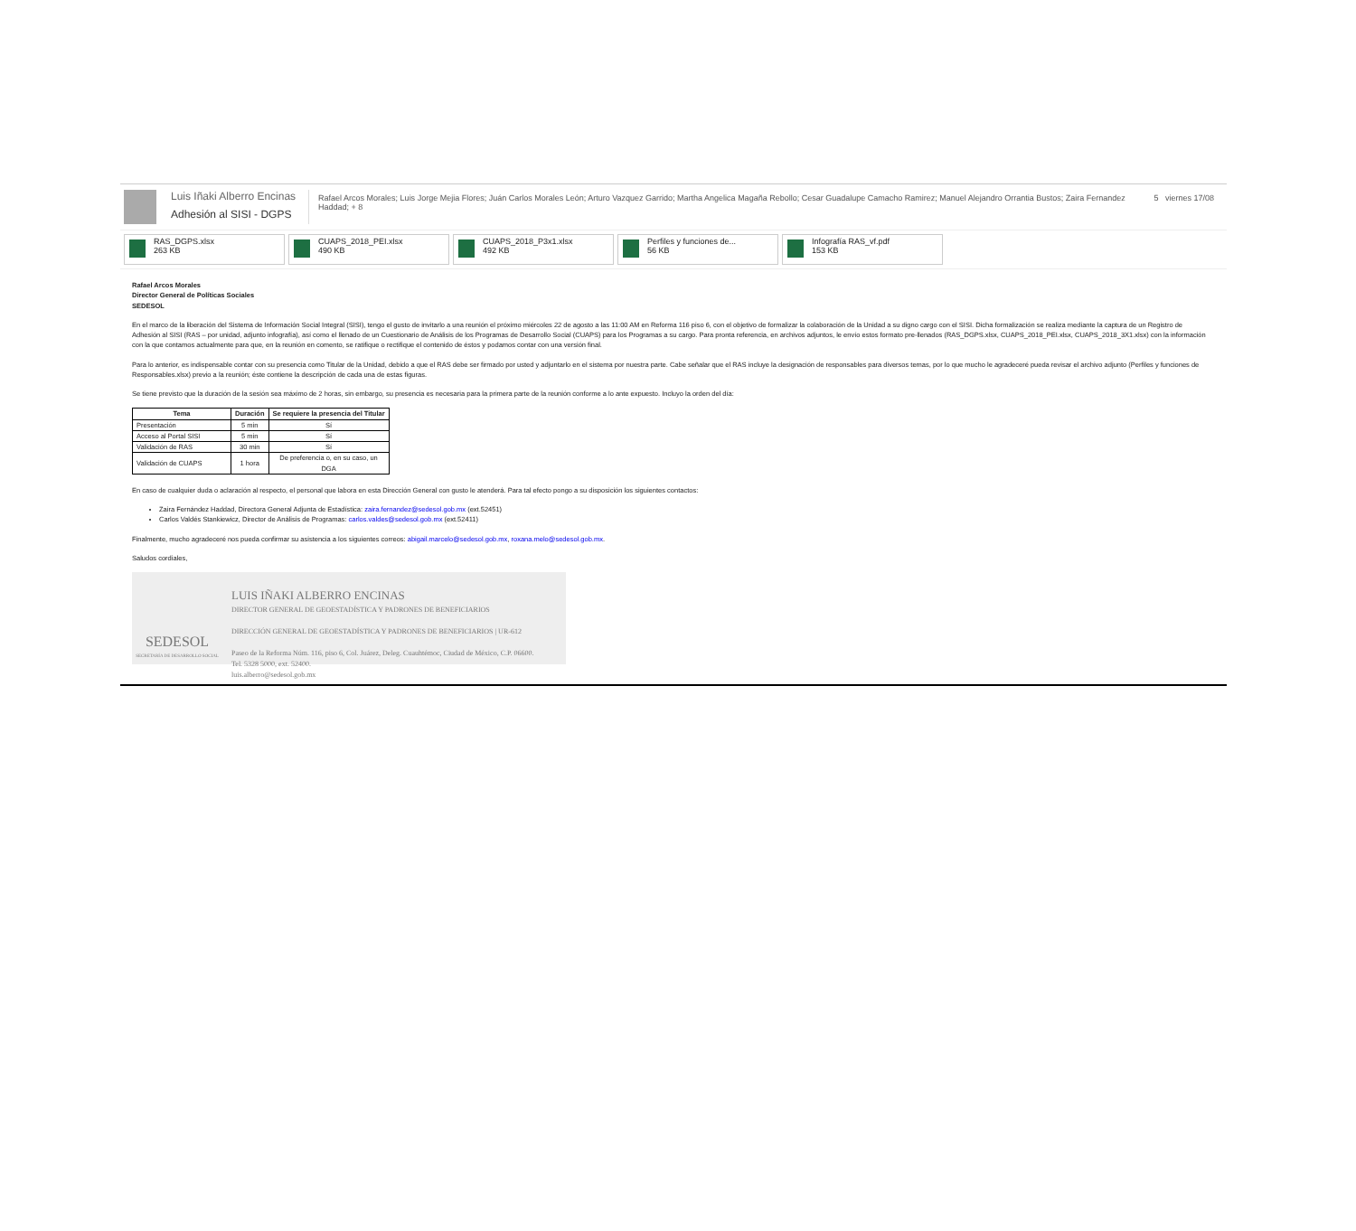Luis Iñaki Alberro Encinas
Adhesión al SISI - DGPS
Rafael Arcos Morales; Luis Jorge Mejia Flores; Juán Carlos Morales León; Arturo Vazquez Garrido; Martha Angelica Magaña Rebollo; Cesar Guadalupe Camacho Ramirez; Manuel Alejandro Orrantia Bustos; Zaira Fernandez Haddad; + 8
5 viernes 17/08
RAS_DGPS.xlsx
263 KB
CUAPS_2018_PEI.xlsx
490 KB
CUAPS_2018_P3x1.xlsx
492 KB
Perfiles y funciones de...
56 KB
Infografía RAS_vf.pdf
153 KB
Rafael Arcos Morales
Director General de Políticas Sociales
SEDESOL
En el marco de la liberación del Sistema de Información Social Integral (SISI), tengo el gusto de invitarlo a una reunión el próximo miércoles 22 de agosto a las 11:00 AM en Reforma 116 piso 6, con el objetivo de formalizar la colaboración de la Unidad a su digno cargo con el SISI. Dicha formalización se realiza mediante la captura de un Registro de Adhesión al SISI (RAS – por unidad, adjunto infografía), así como el llenado de un Cuestionario de Análisis de los Programas de Desarrollo Social (CUAPS) para los Programas a su cargo. Para pronta referencia, en archivos adjuntos, le envío estos formato pre-llenados (RAS_DGPS.xlsx, CUAPS_2018_PEI.xlsx, CUAPS_2018_3X1.xlsx) con la información con la que contamos actualmente para que, en la reunión en comento, se ratifique o rectifique el contenido de éstos y podamos contar con una versión final.
Para lo anterior, es indispensable contar con su presencia como Titular de la Unidad, debido a que el RAS debe ser firmado por usted y adjuntarlo en el sistema por nuestra parte. Cabe señalar que el RAS incluye la designación de responsables para diversos temas, por lo que mucho le agradeceré pueda revisar el archivo adjunto (Perfiles y funciones de Responsables.xlsx) previo a la reunión; éste contiene la descripción de cada una de estas figuras.
Se tiene previsto que la duración de la sesión sea máximo de 2 horas, sin embargo, su presencia es necesaria para la primera parte de la reunión conforme a lo ante expuesto. Incluyo la orden del día:
| Tema | Duración | Se requiere la presencia del Titular |
| --- | --- | --- |
| Presentación | 5 min | Sí |
| Acceso al Portal SISI | 5 min | Sí |
| Validación de RAS | 30 min | Sí |
| Validación de CUAPS | 1 hora | De preferencia o, en su caso, un DGA |
En caso de cualquier duda o aclaración al respecto, el personal que labora en esta Dirección General con gusto le atenderá. Para tal efecto pongo a su disposición los siguientes contactos:
Zaira Fernández Haddad, Directora General Adjunta de Estadística: zaira.fernandez@sedesol.gob.mx (ext.52451)
Carlos Valdés Stankiewicz, Director de Análisis de Programas: carlos.valdes@sedesol.gob.mx (ext.52411)
Finalmente, mucho agradeceré nos pueda confirmar su asistencia a los siguientes correos: abigail.marcelo@sedesol.gob.mx, roxana.melo@sedesol.gob.mx.
Saludos cordiales,
SEDESOL
SECRETARÍA DE DESARROLLO SOCIAL
LUIS IÑAKI ALBERRO ENCINAS
DIRECTOR GENERAL DE GEOESTADÍSTICA Y PADRONES DE BENEFICIARIOS
DIRECCIÓN GENERAL DE GEOESTADÍSTICA Y PADRONES DE BENEFICIARIOS | UR-612
Paseo de la Reforma Núm. 116, piso 6, Col. Juárez, Deleg. Cuauhtémoc, Ciudad de México, C.P. 06600.
Tel. 5328 5000, ext. 52400.
luis.alberro@sedesol.gob.mx